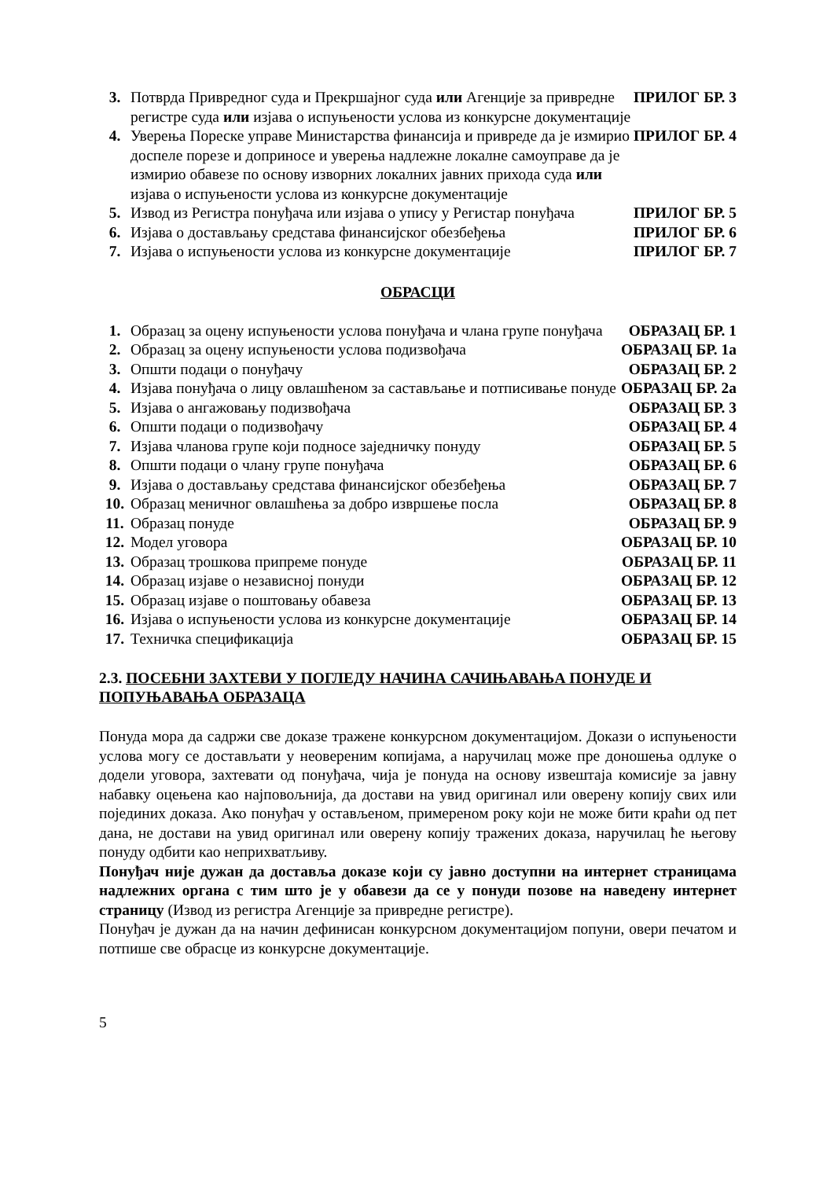| 3. | Потврда Привредног суда и Прекршајног суда или Агенције за привредне регистре суда или изјава о испуњености услова из конкурсне документације | ПРИЛОГ БР. 3 |
| 4. | Уверења Пореске управе Министарства финансија и привреде да је измирио доспеле порезе и доприносе и уверења надлежне локалне самоуправе да је измирио обавезе по основу изворних локалних јавних прихода суда или изјава о испуњености услова из конкурсне документације | ПРИЛОГ БР. 4 |
| 5. | Извод из Регистра понуђача или изјава о упису у Регистар понуђача | ПРИЛОГ БР. 5 |
| 6. | Изјава о достављању средстава финансијског обезбеђења | ПРИЛОГ БР. 6 |
| 7. | Изјава о испуњености услова из конкурсне документације | ПРИЛОГ БР. 7 |
ОБРАСЦИ
| 1. | Образац за оцену испуњености услова понуђача и члана групе понуђача | ОБРАЗАЦ БР. 1 |
| 2. | Образац за оцену испуњености услова подизвођача | ОБРАЗАЦ БР. 1а |
| 3. | Општи подаци о понуђачу | ОБРАЗАЦ БР. 2 |
| 4. | Изјава понуђача о лицу овлашћеном за састављање и потписивање понуде | ОБРАЗАЦ БР. 2а |
| 5. | Изјава о ангажовању подизвођача | ОБРАЗАЦ БР. 3 |
| 6. | Општи подаци о подизвођачу | ОБРАЗАЦ БР. 4 |
| 7. | Изјава чланова групе који подносе заједничку понуду | ОБРАЗАЦ БР. 5 |
| 8. | Општи подаци о члану групе понуђача | ОБРАЗАЦ БР. 6 |
| 9. | Изјава о достављању средстава финансијског обезбеђења | ОБРАЗАЦ БР. 7 |
| 10. | Образац меничног овлашћења за добро извршење посла | ОБРАЗАЦ БР. 8 |
| 11. | Образац понуде | ОБРАЗАЦ БР. 9 |
| 12. | Модел уговора | ОБРАЗАЦ БР. 10 |
| 13. | Образац трошкова припреме понуде | ОБРАЗАЦ БР. 11 |
| 14. | Образац изјаве о независној понуди | ОБРАЗАЦ БР. 12 |
| 15. | Образац изјаве о поштовању обавеза | ОБРАЗАЦ БР. 13 |
| 16. | Изјава о испуњености услова из конкурсне документације | ОБРАЗАЦ БР. 14 |
| 17. | Техничка спецификација | ОБРАЗАЦ БР. 15 |
2.3. ПОСЕБНИ ЗАХТЕВИ У ПОГЛЕДУ НАЧИНА САЧИЊАВАЊА ПОНУДЕ И ПОПУЊАВАЊА ОБРАЗАЦА
Понуда мора да садржи све доказе тражене конкурсном документацијом. Докази о испуњености услова могу се достављати у неовереним копијама, а наручилац може пре доношења одлуке о додели уговора, захтевати од понуђача, чија је понуда на основу извештаја комисије за јавну набавку оцењена као најповољнија, да достави на увид оригинал или оверену копију свих или појединих доказа. Ако понуђач у остављеном, примереном року који не може бити краћи од пет дана, не достави на увид оригинал или оверену копију тражених доказа, наручилац ће његову понуду одбити као неприхватљиву.
Понуђач није дужан да доставља доказе који су јавно доступни на интернет страницама надлежних органа с тим што је у обавези да се у понуди позове на наведену интернет страницу (Извод из регистра Агенције за привредне регистре).
Понуђач је дужан да на начин дефинисан конкурсном документацијом попуни, овери печатом и потпише све обрасце из конкурсне документације.
5